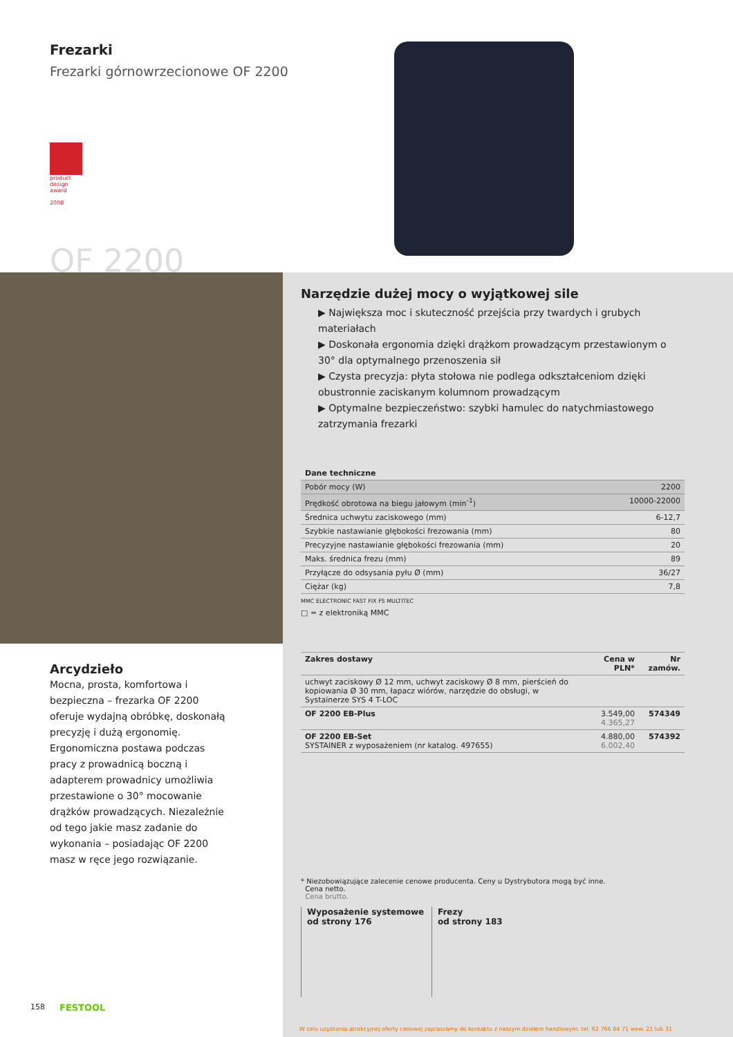Frezarki
Frezarki górnowrzecionowe OF 2200
product design award
2008
OF 2200
Arcydzieło
Mocna, prosta, komfortowa i bezpieczna – frezarka OF 2200 oferuje wydajną obróbkę, doskonałą precyzję i dużą ergonomię. Ergonomiczna postawa podczas pracy z prowadnicą boczną i adapterem prowadnicy umożliwia przestawione o 30° mocowanie drążków prowadzących. Niezależnie od tego jakie masz zadanie do wykonania – posiadając OF 2200 masz w ręce jego rozwiązanie.
Narzędzie dużej mocy o wyjątkowej sile
▶ Największa moc i skuteczność przejścia przy twardych i grubych materiałach
▶ Doskonała ergonomia dzięki drążkom prowadzącym przestawionym o 30° dla optymalnego przenoszenia sił
▶ Czysta precyzja: płyta stołowa nie podlega odkształceniom dzięki obustronnie zaciskanym kolumnom prowadzącym
▶ Optymalne bezpieczeństwo: szybki hamulec do natychmiastowego zatrzymania frezarki
| Dane techniczne | |
| --- | --- |
| Pobór mocy (W) | 2200 |
| Prędkość obrotowa na biegu jałowym (min<sup>-1</sup>) | 10000-22000 |
| Średnica uchwytu zaciskowego (mm) | 6-12,7 |
| Szybkie nastawianie głębokości frezowania (mm) | 80 |
| Precyzyjne nastawianie głębokości frezowania (mm) | 20 |
| Maks. średnica frezu (mm) | 89 |
| Przyłącze do odsysania pyłu Ø (mm) | 36/27 |
| Ciężar (kg) | 7,8 |
MMC ELECTRONIC FAST FIX FS MULTITEC
□ = z elektroniką MMC
| Zakres dostawy | Cena w PLN* | Nr zamów. |
| --- | --- | --- |
| uchwyt zaciskowy Ø 12 mm, uchwyt zaciskowy Ø 8 mm, pierścień do kopiowania Ø 30 mm, łapacz wiórów, narzędzie do obsługi, w Systainerze SYS 4 T-LOC | | |
| OF 2200 EB-Plus | 3.549,00 4.365,27 | 574349 |
| OF 2200 EB-Set SYSTAINER z wyposażeniem (nr katalog. 497655) | 4.880,00 6.002,40 | 574392 |
* Niezobowiązujące zalecenie cenowe producenta. Ceny u Dystrybutora mogą być inne.
Cena netto.
Cena brutto.
Wyposażenie systemowe
od strony 176
Frezy
od strony 183
158 FESTOOL
W celu uzyskania atrakcyjnej oferty cenowej zapraszamy do kontaktu z naszym działem handlowym: tel. 62 766 84 71 wew. 21 lub 31